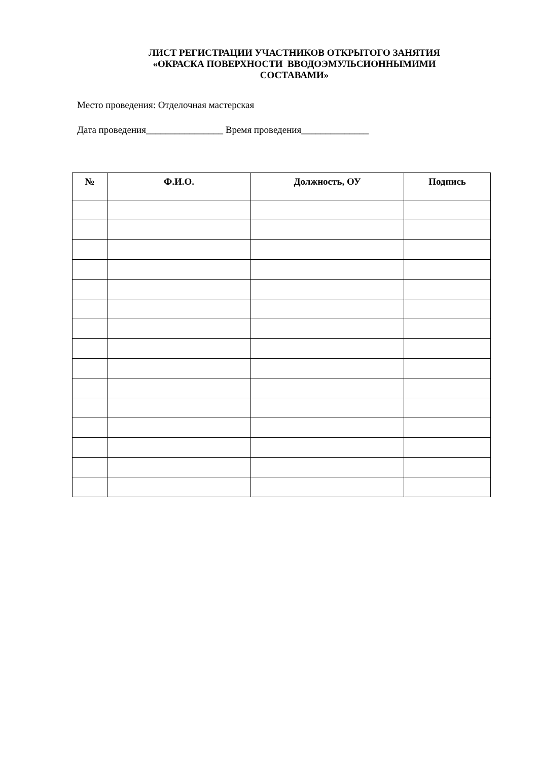ЛИСТ РЕГИСТРАЦИИ УЧАСТНИКОВ ОТКРЫТОГО ЗАНЯТИЯ
«ОКРАСКА ПОВЕРХНОСТИ ВВОДОЭМУЛЬСИОННЫМИМИ
СОСТАВАМИ»
Место проведения: Отделочная мастерская
Дата проведения________________ Время проведения______________
| № | Ф.И.О. | Должность, ОУ | Подпись |
| --- | --- | --- | --- |